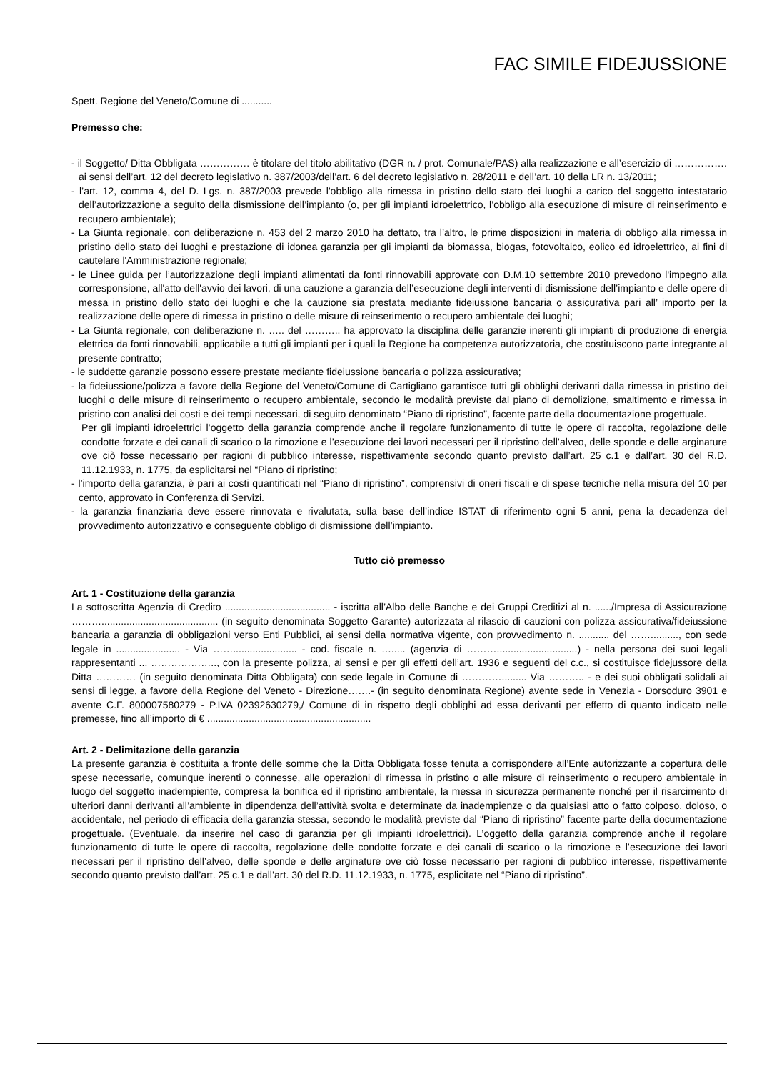FAC SIMILE FIDEJUSSIONE
Spett. Regione del Veneto/Comune di ...........
Premesso che:
- il Soggetto/ Ditta Obbligata …………… è titolare del titolo abilitativo (DGR n. / prot. Comunale/PAS) alla realizzazione e all’esercizio di ……………. ai sensi dell’art. 12 del decreto legislativo n. 387/2003/dell’art. 6 del decreto legislativo n. 28/2011 e dell’art. 10 della LR n. 13/2011;
- l’art. 12, comma 4, del D. Lgs. n. 387/2003 prevede l'obbligo alla rimessa in pristino dello stato dei luoghi a carico del soggetto intestatario dell’autorizzazione a seguito della dismissione dell’impianto (o, per gli impianti idroelettrico, l’obbligo alla esecuzione di misure di reinserimento e recupero ambientale);
- La Giunta regionale, con deliberazione n. 453 del 2 marzo 2010 ha dettato, tra l’altro, le prime disposizioni in materia di obbligo alla rimessa in pristino dello stato dei luoghi e prestazione di idonea garanzia per gli impianti da biomassa, biogas, fotovoltaico, eolico ed idroelettrico, ai fini di cautelare l'Amministrazione regionale;
- le Linee guida per l’autorizzazione degli impianti alimentati da fonti rinnovabili approvate con D.M.10 settembre 2010 prevedono l'impegno alla corresponsione, all'atto dell'avvio dei lavori, di una cauzione a garanzia dell’esecuzione degli interventi di dismissione dell’impianto e delle opere di messa in pristino dello stato dei luoghi e che la cauzione sia prestata mediante fideiussione bancaria o assicurativa pari all’ importo per la realizzazione delle opere di rimessa in pristino o delle misure di reinserimento o recupero ambientale dei luoghi;
- La Giunta regionale, con deliberazione n. ….. del ……….. ha approvato la disciplina delle garanzie inerenti gli impianti di produzione di energia elettrica da fonti rinnovabili, applicabile a tutti gli impianti per i quali la Regione ha competenza autorizzatoria, che costituiscono parte integrante al presente contratto;
- le suddette garanzie possono essere prestate mediante fideiussione bancaria o polizza assicurativa;
- la fideiussione/polizza a favore della Regione del Veneto/Comune di Cartigliano garantisce tutti gli obblighi derivanti dalla rimessa in pristino dei luoghi o delle misure di reinserimento o recupero ambientale, secondo le modalità previste dal piano di demolizione, smaltimento e rimessa in pristino con analisi dei costi e dei tempi necessari, di seguito denominato “Piano di ripristino”, facente parte della documentazione progettuale.
Per gli impianti idroelettrici l’oggetto della garanzia comprende anche il regolare funzionamento di tutte le opere di raccolta, regolazione delle condotte forzate e dei canali di scarico o la rimozione e l’esecuzione dei lavori necessari per il ripristino dell’alveo, delle sponde e delle arginature ove ciò fosse necessario per ragioni di pubblico interesse, rispettivamente secondo quanto previsto dall’art. 25 c.1 e dall’art. 30 del R.D. 11.12.1933, n. 1775, da esplicitarsi nel “Piano di ripristino;
- l’importo della garanzia, è pari ai costi quantificati nel “Piano di ripristino”, comprensivi di oneri fiscali e di spese tecniche nella misura del 10 per cento, approvato in Conferenza di Servizi.
- la garanzia finanziaria deve essere rinnovata e rivalutata, sulla base dell’indice ISTAT di riferimento ogni 5 anni, pena la decadenza del provvedimento autorizzativo e conseguente obbligo di dismissione dell’impianto.
Tutto ciò premesso
Art. 1 - Costituzione della garanzia
La sottoscritta Agenzia di Credito ...................................... - iscritta all’Albo delle Banche e dei Gruppi Creditizi al n. ....../Impresa di Assicurazione ……….......................................... (in seguito denominata Soggetto Garante) autorizzata al rilascio di cauzioni con polizza assicurativa/fideiussione bancaria a garanzia di obbligazioni verso Enti Pubblici, ai sensi della normativa vigente, con provvedimento n. ........... del …….........., con sede legale in ....................... - Via ……....................... - cod. fiscale n. …..... (agenzia di ……….............................) - nella persona dei suoi legali rappresentanti ... ……………….., con la presente polizza, ai sensi e per gli effetti dell’art. 1936 e seguenti del c.c., si costituisce fidejussore della Ditta ………… (in seguito denominata Ditta Obbligata) con sede legale in Comune di …………......... Via ……….. - e dei suoi obbligati solidali ai sensi di legge, a favore della Regione del Veneto - Direzione…….- (in seguito denominata Regione) avente sede in Venezia - Dorsoduro 3901 e avente C.F. 800007580279 - P.IVA 02392630279,/ Comune di in rispetto degli obblighi ad essa derivanti per effetto di quanto indicato nelle premesse, fino all’importo di € ...........................................................
Art. 2 - Delimitazione della garanzia
La presente garanzia è costituita a fronte delle somme che la Ditta Obbligata fosse tenuta a corrispondere all’Ente autorizzante a copertura delle spese necessarie, comunque inerenti o connesse, alle operazioni di rimessa in pristino o alle misure di reinserimento o recupero ambientale in luogo del soggetto inadempiente, compresa la bonifica ed il ripristino ambientale, la messa in sicurezza permanente nonché per il risarcimento di ulteriori danni derivanti all’ambiente in dipendenza dell’attività svolta e determinate da inadempienze o da qualsiasi atto o fatto colposo, doloso, o accidentale, nel periodo di efficacia della garanzia stessa, secondo le modalità previste dal “Piano di ripristino” facente parte della documentazione progettuale. (Eventuale, da inserire nel caso di garanzia per gli impianti idroelettrici). L’oggetto della garanzia comprende anche il regolare funzionamento di tutte le opere di raccolta, regolazione delle condotte forzate e dei canali di scarico o la rimozione e l’esecuzione dei lavori necessari per il ripristino dell’alveo, delle sponde e delle arginature ove ciò fosse necessario per ragioni di pubblico interesse, rispettivamente secondo quanto previsto dall’art. 25 c.1 e dall’art. 30 del R.D. 11.12.1933, n. 1775, esplicitate nel “Piano di ripristino”.